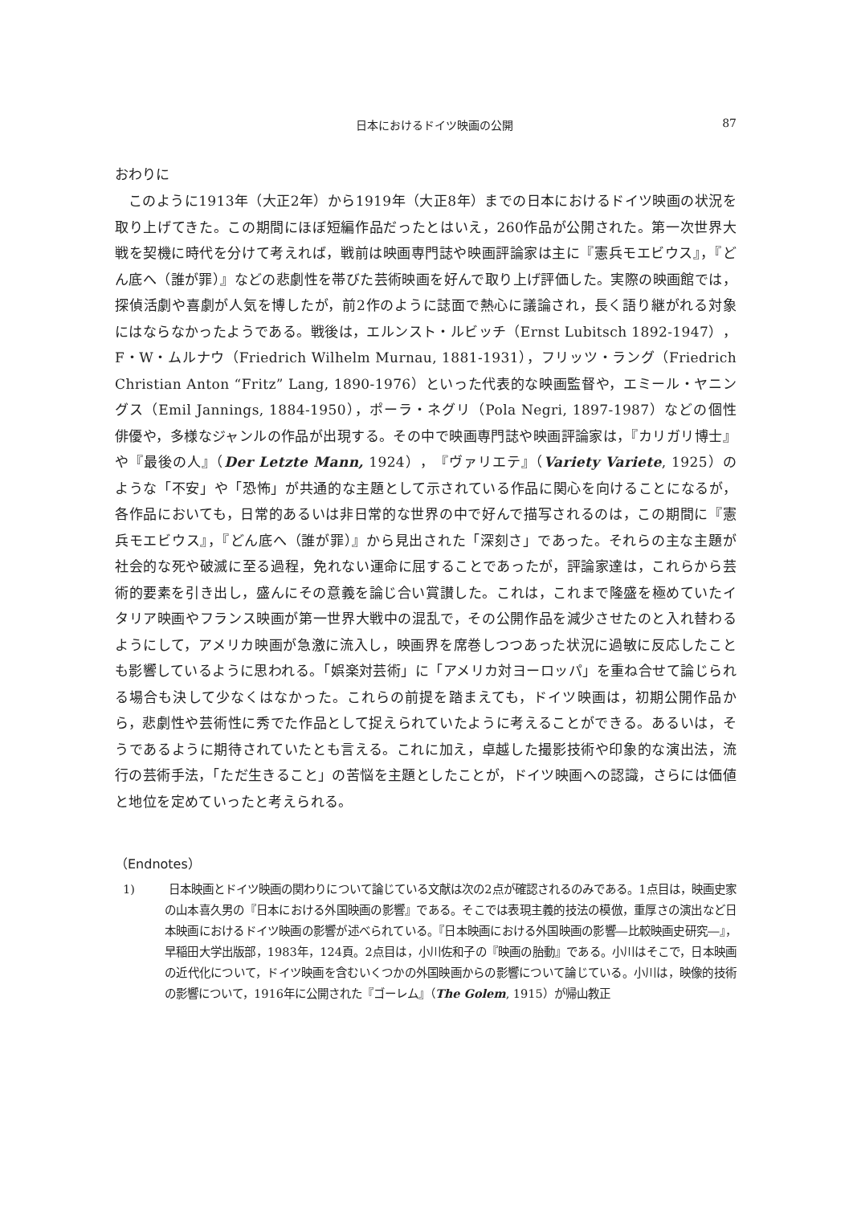日本におけるドイツ映画の公開 87
おわりに
このように1913年（大正2年）から1919年（大正8年）までの日本におけるドイツ映画の状況を取り上げてきた。この期間にほぼ短編作品だったとはいえ，260作品が公開された。第一次世界大戦を契機に時代を分けて考えれば，戦前は映画専門誌や映画評論家は主に『憲兵モエビウス』，『どん底へ（誰が罪）』などの悲劇性を帯びた芸術映画を好んで取り上げ評価した。実際の映画館では，探偵活劇や喜劇が人気を博したが，前2作のように誌面で熱心に議論され，長く語り継がれる対象にはならなかったようである。戦後は，エルンスト・ルビッチ（Ernst Lubitsch 1892-1947），F・W・ムルナウ（Friedrich Wilhelm Murnau, 1881-1931），フリッツ・ラング（Friedrich Christian Anton “Fritz” Lang, 1890-1976）といった代表的な映画監督や，エミール・ヤニングス（Emil Jannings, 1884-1950），ポーラ・ネグリ（Pola Negri, 1897-1987）などの個性俳優や，多様なジャンルの作品が出現する。その中で映画専門誌や映画評論家は，『カリガリ博士』や『最後の人』（Der Letzte Mann, 1924），『ヴァリエテ』（Variety Variete, 1925）のような「不安」や「恐怖」が共通的な主題として示されている作品に関心を向けることになるが，各作品においても，日常的あるいは非日常的な世界の中で好んで描写されるのは，この期間に『憲兵モエビウス』，『どん底へ（誰が罪）』から見出された「深刻さ」であった。それらの主な主題が社会的な死や破滅に至る過程，免れない運命に屈することであったが，評論家達は，これらから芸術的要素を引き出し，盛んにその意義を論じ合い賞讃した。これは，これまで隆盛を極めていたイタリア映画やフランス映画が第一世界大戦中の混乱で，その公開作品を減少させたのと入れ替わるようにして，アメリカ映画が急激に流入し，映画界を席巻しつつあった状況に過敏に反応したことも影響しているように思われる。「娯楽対芸術」に「アメリカ対ヨーロッパ」を重ね合せて論じられる場合も決して少なくはなかった。これらの前提を踏まえても，ドイツ映画は，初期公開作品から，悲劇性や芸術性に秀でた作品として捉えられていたように考えることができる。あるいは，そうであるように期待されていたとも言える。これに加え，卓越した撮影技術や印象的な演出法，流行の芸術手法，「ただ生きること」の苦悩を主題としたことが，ドイツ映画への認識，さらには価値と地位を定めていったと考えられる。
（Endnotes）
1) 日本映画とドイツ映画の関わりについて論じている文献は次の2点が確認されるのみである。1点目は，映画史家の山本喜久男の『日本における外国映画の影響』である。そこでは表現主義的技法の模倣，重厚さの演出など日本映画におけるドイツ映画の影響が述べられている。『日本映画における外国映画の影響―比較映画史研究―』，早稲田大学出版部，1983年，124頁。2点目は，小川佐和子の『映画の胎動』である。小川はそこで，日本映画の近代化について，ドイツ映画を含むいくつかの外国映画からの影響について論じている。小川は，映像的技術の影響について，1916年に公開された『ゴーレム』（The Golem, 1915）が帰山教正